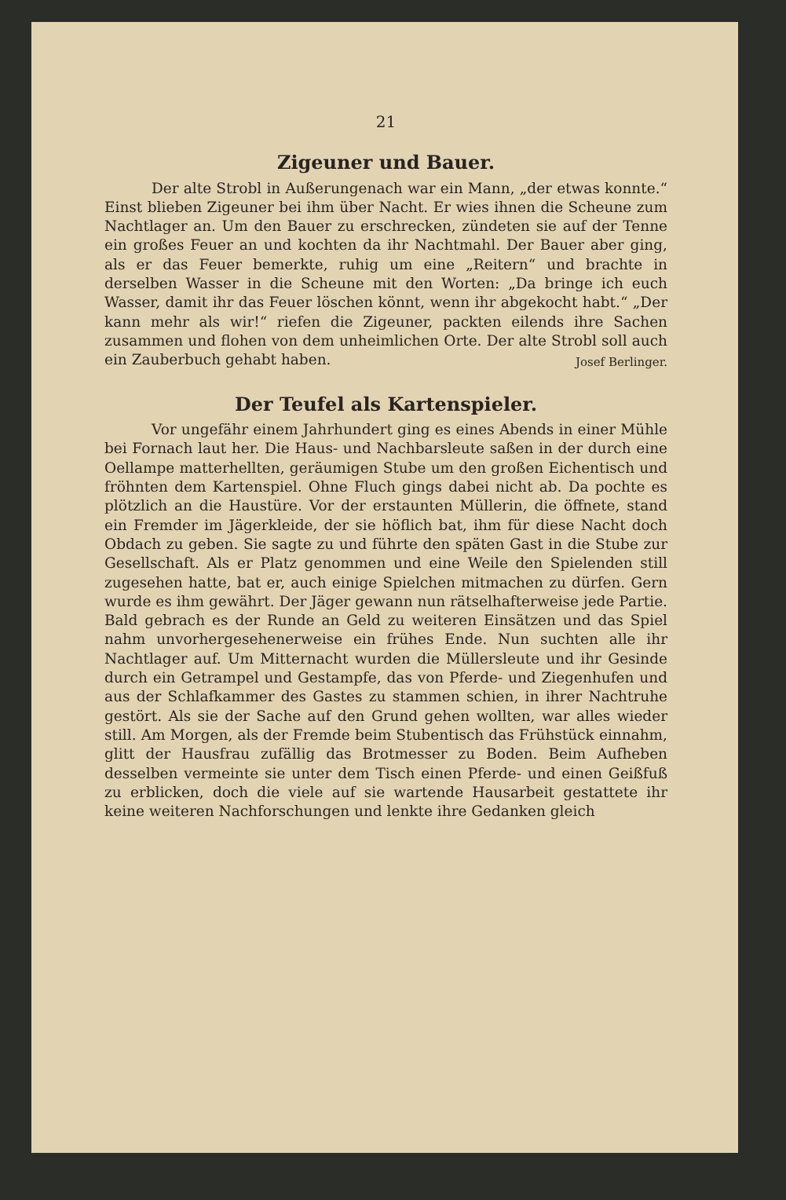21
Zigeuner und Bauer.
Der alte Strobl in Außerungenach war ein Mann, „der etwas konnte.“ Einst blieben Zigeuner bei ihm über Nacht. Er wies ihnen die Scheune zum Nachtlager an. Um den Bauer zu erschrecken, zündeten sie auf der Tenne ein großes Feuer an und kochten da ihr Nachtmahl. Der Bauer aber ging, als er das Feuer bemerkte, ruhig um eine „Reitern“ und brachte in derselben Wasser in die Scheune mit den Worten: „Da bringe ich euch Wasser, damit ihr das Feuer löschen könnt, wenn ihr abgekocht habt.“ „Der kann mehr als wir!“ riefen die Zigeuner, packten eilends ihre Sachen zusammen und flohen von dem unheimlichen Orte. Der alte Strobl soll auch ein Zauberbuch gehabt haben.
Josef Berlinger.
Der Teufel als Kartenspieler.
Vor ungefähr einem Jahrhundert ging es eines Abends in einer Mühle bei Fornach laut her. Die Haus- und Nachbarsleute saßen in der durch eine Oellampe matterhellten, geräumigen Stube um den großen Eichentisch und fröhnten dem Kartenspiel. Ohne Fluch gings dabei nicht ab. Da pochte es plötzlich an die Haustüre. Vor der erstaunten Müllerin, die öffnete, stand ein Fremder im Jägerkleide, der sie höflich bat, ihm für diese Nacht doch Obdach zu geben. Sie sagte zu und führte den späten Gast in die Stube zur Gesellschaft. Als er Platz genommen und eine Weile den Spielenden still zugesehen hatte, bat er, auch einige Spielchen mitmachen zu dürfen. Gern wurde es ihm gewährt. Der Jäger gewann nun rätselhafterweise jede Partie. Bald gebrach es der Runde an Geld zu weiteren Einsätzen und das Spiel nahm unvorhergesehenerweise ein frühes Ende. Nun suchten alle ihr Nachtlager auf. Um Mitternacht wurden die Müllersleute und ihr Gesinde durch ein Getrampel und Gestampfe, das von Pferde- und Ziegenhufen und aus der Schlafkammer des Gastes zu stammen schien, in ihrer Nachtruhe gestört. Als sie der Sache auf den Grund gehen wollten, war alles wieder still. Am Morgen, als der Fremde beim Stubentisch das Frühstück einnahm, glitt der Hausfrau zufällig das Brotmesser zu Boden. Beim Aufheben desselben vermeinte sie unter dem Tisch einen Pferde- und einen Geißfuß zu erblicken, doch die viele auf sie wartende Hausarbeit gestattete ihr keine weiteren Nachforschungen und lenkte ihre Gedanken gleich